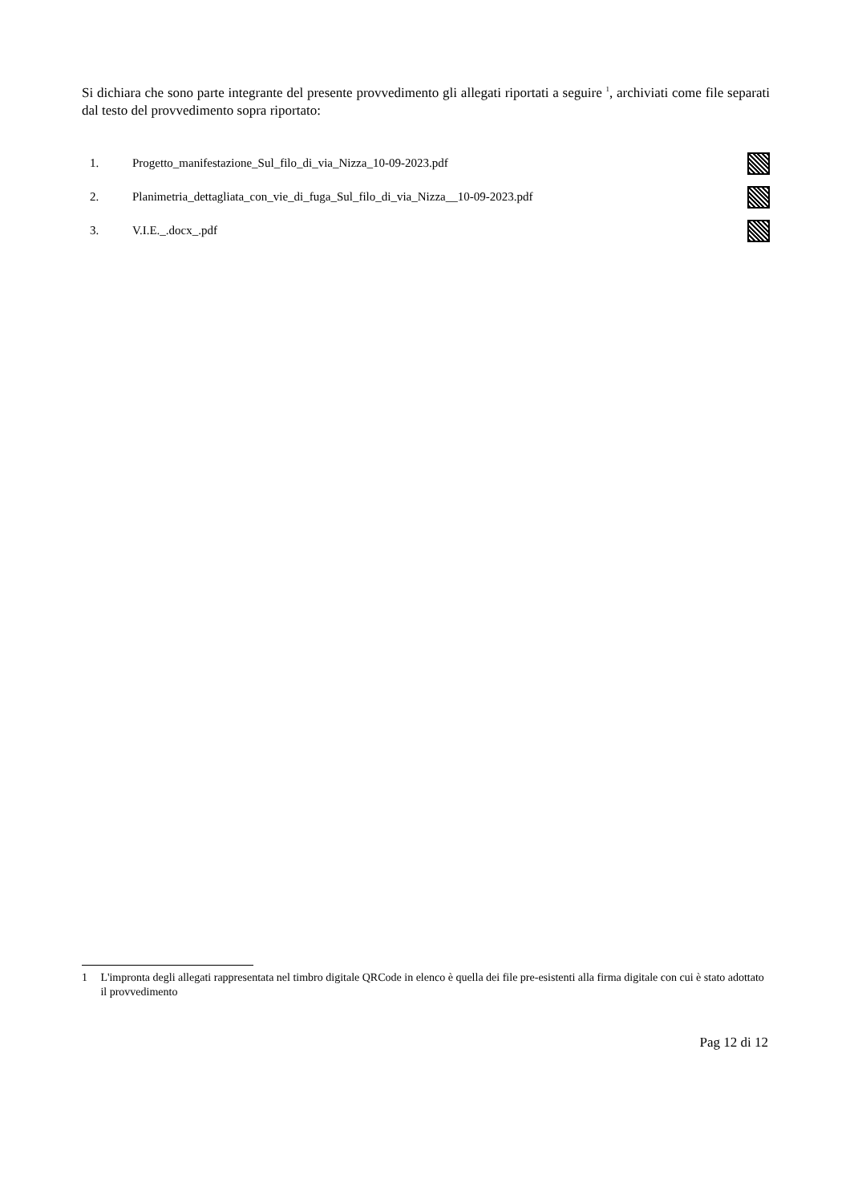Si dichiara che sono parte integrante del presente provvedimento gli allegati riportati a seguire <sup>1</sup>, archiviati come file separati dal testo del provvedimento sopra riportato:
1. Progetto_manifestazione_Sul_filo_di_via_Nizza_10-09-2023.pdf
2. Planimetria_dettagliata_con_vie_di_fuga_Sul_filo_di_via_Nizza__10-09-2023.pdf
3. V.I.E._.docx_.pdf
1 L'impronta degli allegati rappresentata nel timbro digitale QRCode in elenco è quella dei file pre-esistenti alla firma digitale con cui è stato adottato il provvedimento
Pag 12 di 12